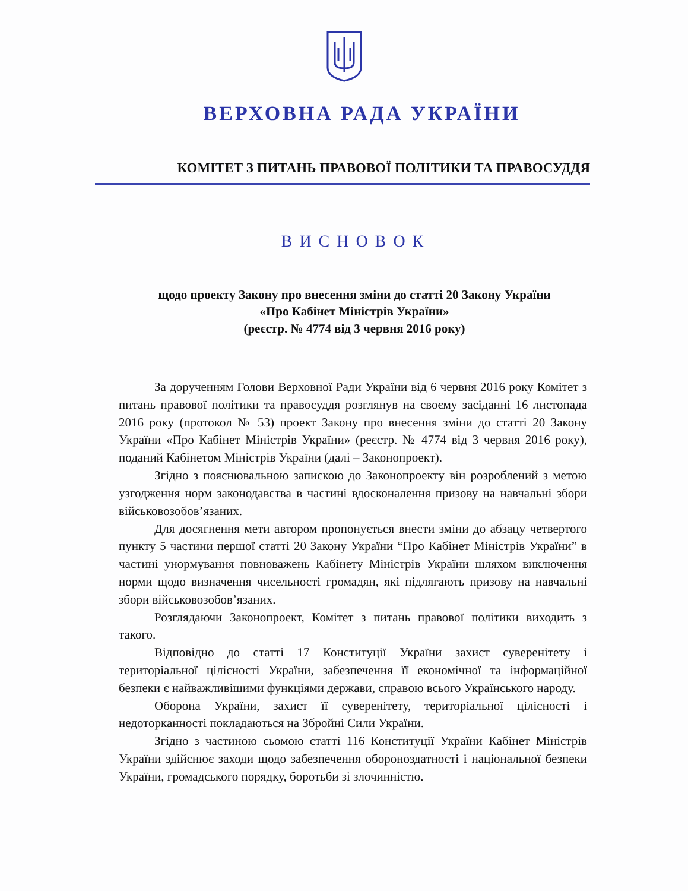ВЕРХОВНА РАДА УКРАЇНИ
КОМІТЕТ З ПИТАНЬ ПРАВОВОЇ ПОЛІТИКИ ТА ПРАВОСУДДЯ
ВИСНОВОК
щодо проекту Закону про внесення зміни до статті 20 Закону України
«Про Кабінет Міністрів України»
(реєстр. № 4774 від 3 червня 2016 року)
За дорученням Голови Верховної Ради України від 6 червня 2016 року Комітет з питань правової політики та правосуддя розглянув на своєму засіданні 16 листопада 2016 року (протокол № 53) проект Закону про внесення зміни до статті 20 Закону України «Про Кабінет Міністрів України» (реєстр. № 4774 від 3 червня 2016 року), поданий Кабінетом Міністрів України (далі – Законопроект).
Згідно з пояснювальною запискою до Законопроекту він розроблений з метою узгодження норм законодавства в частині вдосконалення призову на навчальні збори військовозобов’язаних.
Для досягнення мети автором пропонується внести зміни до абзацу четвертого пункту 5 частини першої статті 20 Закону України “Про Кабінет Міністрів України” в частині унормування повноважень Кабінету Міністрів України шляхом виключення норми щодо визначення чисельності громадян, які підлягають призову на навчальні збори військовозобов’язаних.
Розглядаючи Законопроект, Комітет з питань правової політики виходить з такого.
Відповідно до статті 17 Конституції України захист суверенітету і територіальної цілісності України, забезпечення її економічної та інформаційної безпеки є найважливішими функціями держави, справою всього Українського народу.
Оборона України, захист її суверенітету, територіальної цілісності і недоторканності покладаються на Збройні Сили України.
Згідно з частиною сьомою статті 116 Конституції України Кабінет Міністрів України здійснює заходи щодо забезпечення обороноздатності і національної безпеки України, громадського порядку, боротьби зі злочинністю.